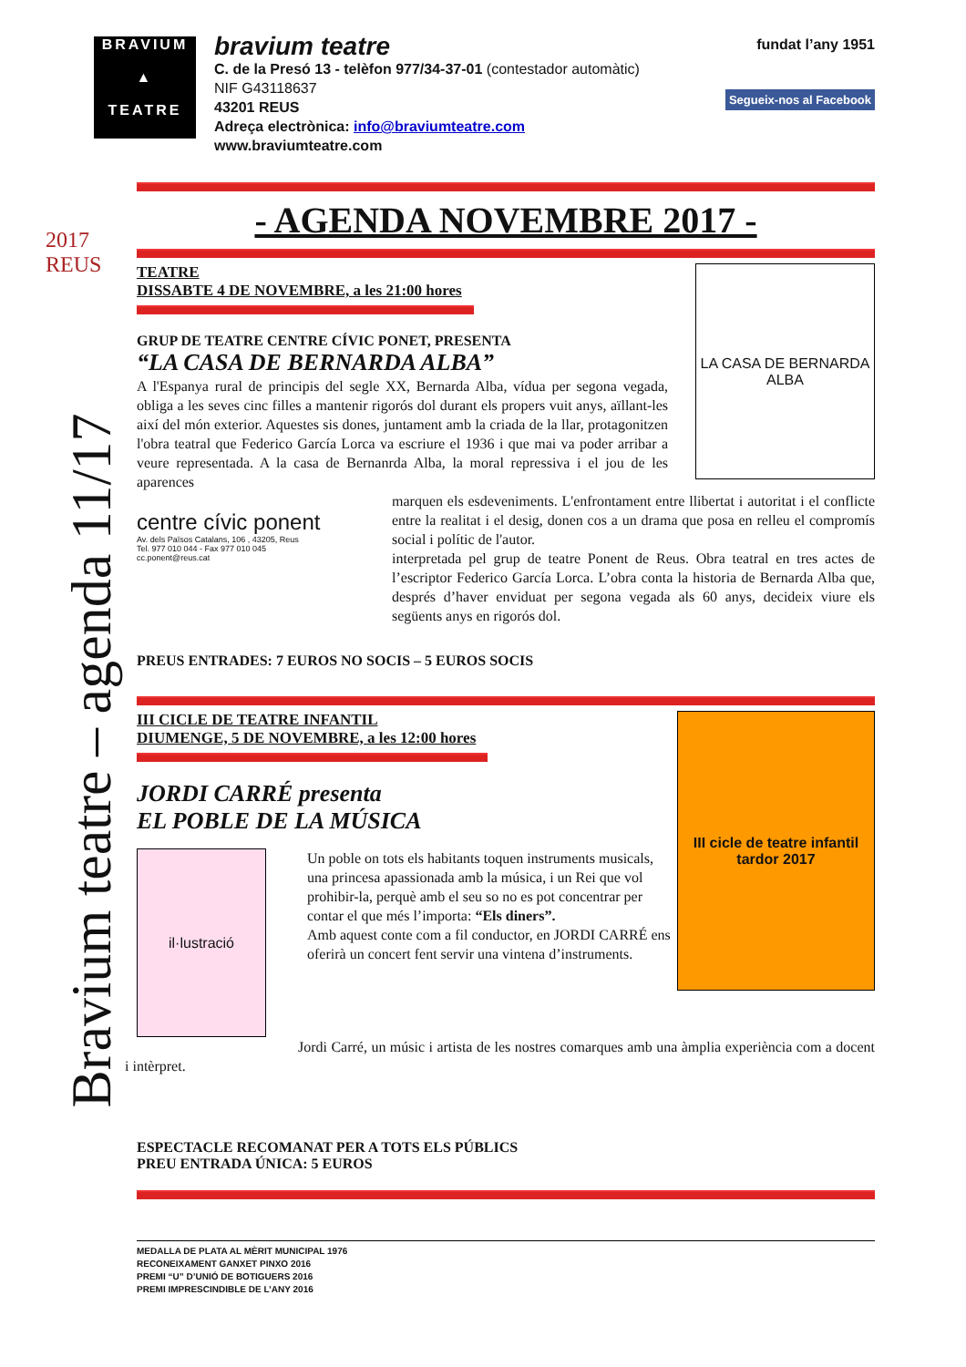Bravium teatre – agenda 11/17
2017 REUS
BRAVIUM
▲
TEATRE
bravium teatre
C. de la Presó 13 - telèfon 977/34-37-01 (contestador automàtic)
NIF G43118637
43201 REUS
Adreça electrònica: info@braviumteatre.com
www.braviumteatre.com
fundat l’any 1951
Segueix-nos al Facebook
- AGENDA NOVEMBRE 2017 -
TEATRE
DISSABTE 4 DE NOVEMBRE, a les 21:00 hores
GRUP DE TEATRE CENTRE CÍVIC PONET, PRESENTA
“LA CASA DE BERNARDA ALBA”
A l'Espanya rural de principis del segle XX, Bernarda Alba, vídua per segona vegada, obliga a les seves cinc filles a mantenir rigorós dol durant els propers vuit anys, aïllant-les així del món exterior. Aquestes sis dones, juntament amb la criada de la llar, protagonitzen l'obra teatral que Federico García Lorca va escriure el 1936 i que mai va poder arribar a veure representada. A la casa de Bernanrda Alba, la moral repressiva i el jou de les aparences
LA CASA DE BERNARDA ALBA
centre cívic ponent
Av. dels Països Catalans, 106 , 43205, Reus
Tel. 977 010 044 - Fax 977 010 045
cc.ponent@reus.cat
marquen els esdeveniments. L'enfrontament entre llibertat i autoritat i el conflicte entre la realitat i el desig, donen cos a un drama que posa en relleu el compromís social i polític de l'autor.
interpretada pel grup de teatre Ponent de Reus. Obra teatral en tres actes de l’escriptor Federico García Lorca. L’obra conta la historia de Bernarda Alba que, després d’haver enviduat per segona vegada als 60 anys, decideix viure els següents anys en rigorós dol.
PREUS ENTRADES: 7 EUROS NO SOCIS – 5 EUROS SOCIS
III CICLE DE TEATRE INFANTIL
DIUMENGE, 5 DE NOVEMBRE, a les 12:00 hores
JORDI CARRÉ presenta
EL POBLE DE LA MÚSICA
il·lustració
Un poble on tots els habitants toquen instruments musicals, una princesa apassionada amb la música, i un Rei que vol prohibir-la, perquè amb el seu so no es pot concentrar per contar el que més l’importa: “Els diners”.
Amb aquest conte com a fil conductor, en JORDI CARRÉ ens oferirà un concert fent servir una vintena d’instruments.
III cicle de teatre infantil tardor 2017
Jordi Carré, un músic i artista de les nostres comarques amb una àmplia experiència com a docent i intèrpret.
ESPECTACLE RECOMANAT PER A TOTS ELS PÚBLICS
PREU ENTRADA ÚNICA: 5 EUROS
MEDALLA DE PLATA AL MÈRIT MUNICIPAL 1976
RECONEIXAMENT GANXET PINXO 2016
PREMI “U” D’UNIÓ DE BOTIGUERS 2016
PREMI IMPRESCINDIBLE DE L’ANY 2016